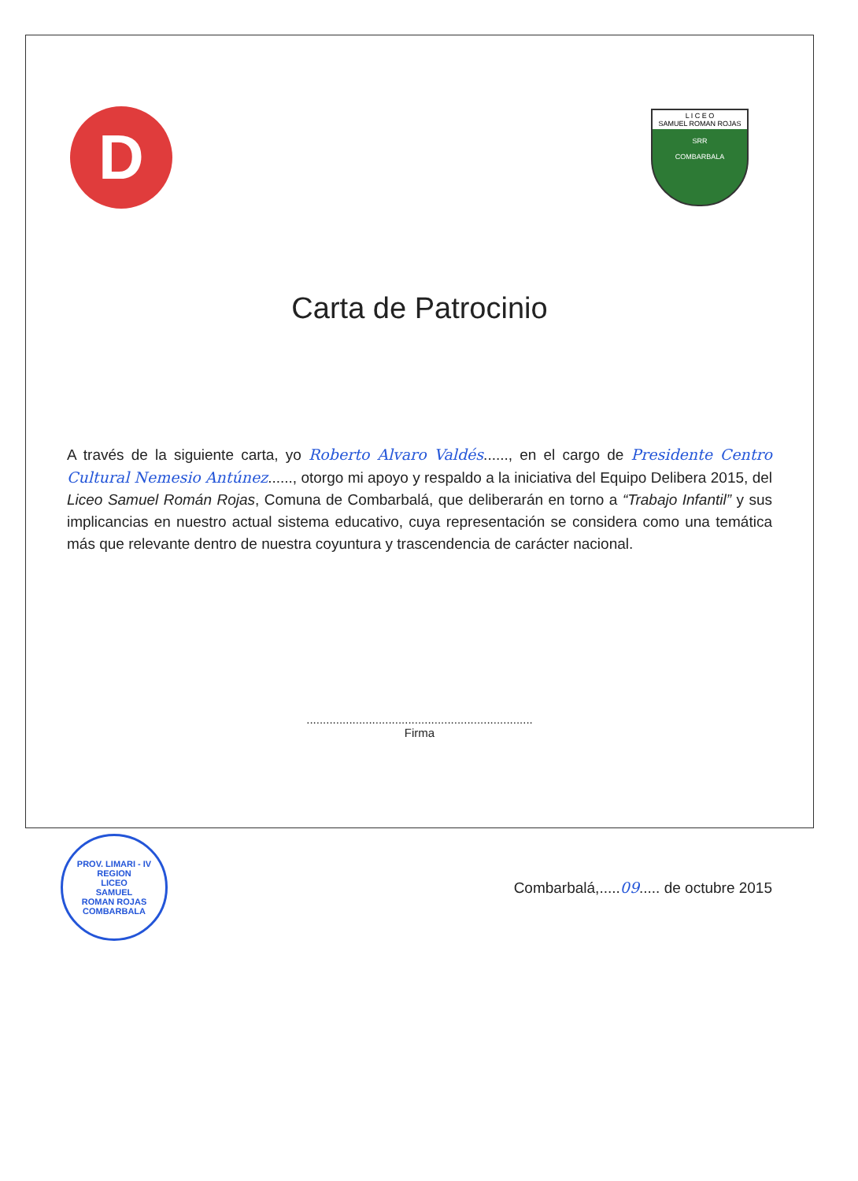D
L I C E O
SAMUEL ROMAN ROJAS
SRR
COMBARBALA
Carta de Patrocinio
A través de la siguiente carta, yo Roberto Alvaro Valdés......, en el cargo de Presidente Centro Cultural Nemesio Antúnez......, otorgo mi apoyo y respaldo a la iniciativa del Equipo Delibera 2015, del Liceo Samuel Román Rojas, Comuna de Combarbalá, que deliberarán en torno a “Trabajo Infantil” y sus implicancias en nuestro actual sistema educativo, cuya representación se considera como una temática más que relevante dentro de nuestra coyuntura y trascendencia de carácter nacional.
.....................................................................
Firma
PROV. LIMARI - IV REGION
LICEO
SAMUEL
ROMAN ROJAS
COMBARBALA
Combarbalá,.....09..... de octubre 2015